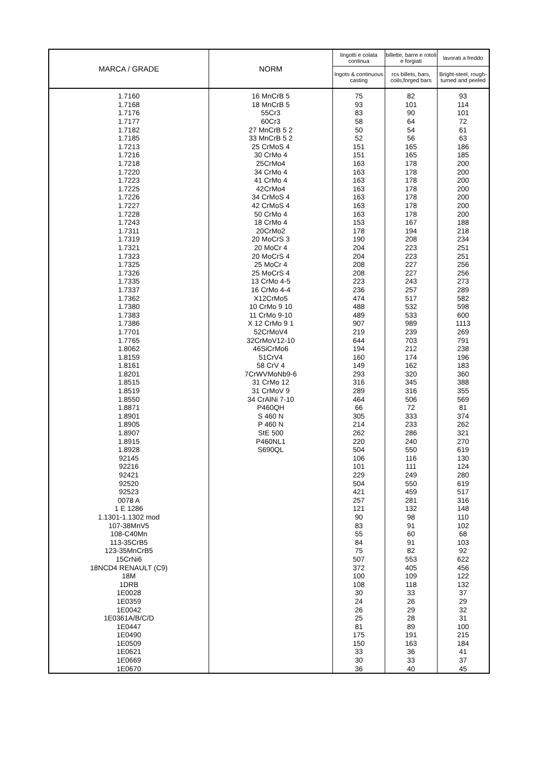| MARCA / GRADE | NORM | lingotti e colata continua | billette, barre e rotoli e forgiati | lavorati a freddo |
| --- | --- | --- | --- | --- |
| | | Ingots & continuous casting | rcs billets, bars, coils,forged bars | Bright-steel, rough-turned and peeled |
| 1.7160 | 16 MnCrB 5 | 75 | 82 | 93 |
| 1.7168 | 18 MnCrB 5 | 93 | 101 | 114 |
| 1.7176 | 55Cr3 | 83 | 90 | 101 |
| 1.7177 | 60Cr3 | 58 | 64 | 72 |
| 1.7182 | 27 MnCrB 5 2 | 50 | 54 | 61 |
| 1.7185 | 33 MnCrB 5 2 | 52 | 56 | 63 |
| 1.7213 | 25 CrMoS 4 | 151 | 165 | 186 |
| 1.7216 | 30 CrMo 4 | 151 | 165 | 185 |
| 1.7218 | 25CrMo4 | 163 | 178 | 200 |
| 1.7220 | 34 CrMo 4 | 163 | 178 | 200 |
| 1.7223 | 41 CrMo 4 | 163 | 178 | 200 |
| 1.7225 | 42CrMo4 | 163 | 178 | 200 |
| 1.7226 | 34 CrMoS 4 | 163 | 178 | 200 |
| 1.7227 | 42 CrMoS 4 | 163 | 178 | 200 |
| 1.7228 | 50 CrMo 4 | 163 | 178 | 200 |
| 1.7243 | 18 CrMo 4 | 153 | 167 | 188 |
| 1.7311 | 20CrMo2 | 178 | 194 | 218 |
| 1.7319 | 20 MoCrS 3 | 190 | 208 | 234 |
| 1.7321 | 20 MoCr 4 | 204 | 223 | 251 |
| 1.7323 | 20 MoCrS 4 | 204 | 223 | 251 |
| 1.7325 | 25 MoCr 4 | 208 | 227 | 256 |
| 1.7326 | 25 MoCrS 4 | 208 | 227 | 256 |
| 1.7335 | 13 CrMo 4-5 | 223 | 243 | 273 |
| 1.7337 | 16 CrMo 4-4 | 236 | 257 | 289 |
| 1.7362 | X12CrMo5 | 474 | 517 | 582 |
| 1.7380 | 10 CrMo 9 10 | 488 | 532 | 598 |
| 1.7383 | 11 CrMo 9-10 | 489 | 533 | 600 |
| 1.7386 | X 12 CrMo 9 1 | 907 | 989 | 1113 |
| 1.7701 | 52CrMoV4 | 219 | 239 | 269 |
| 1.7765 | 32CrMoV12-10 | 644 | 703 | 791 |
| 1.8062 | 46SiCrMo6 | 194 | 212 | 238 |
| 1.8159 | 51CrV4 | 160 | 174 | 196 |
| 1.8161 | 58 CrV 4 | 149 | 162 | 183 |
| 1.8201 | 7CrWVMoNb9-6 | 293 | 320 | 360 |
| 1.8515 | 31 CrMo 12 | 316 | 345 | 388 |
| 1.8519 | 31 CrMoV 9 | 289 | 316 | 355 |
| 1.8550 | 34 CrAlNi 7-10 | 464 | 506 | 569 |
| 1.8871 | P460QH | 66 | 72 | 81 |
| 1.8901 | S 460 N | 305 | 333 | 374 |
| 1.8905 | P 460 N | 214 | 233 | 262 |
| 1.8907 | StE 500 | 262 | 286 | 321 |
| 1.8915 | P460NL1 | 220 | 240 | 270 |
| 1.8928 | S690QL | 504 | 550 | 619 |
| 92145 | | 106 | 116 | 130 |
| 92216 | | 101 | 111 | 124 |
| 92421 | | 229 | 249 | 280 |
| 92520 | | 504 | 550 | 619 |
| 92523 | | 421 | 459 | 517 |
| 0078 A | | 257 | 281 | 316 |
| 1 E 1286 | | 121 | 132 | 148 |
| 1.1301-1.1302 mod | | 90 | 98 | 110 |
| 107-38MnV5 | | 83 | 91 | 102 |
| 108-C40Mn | | 55 | 60 | 68 |
| 113-35CrB5 | | 84 | 91 | 103 |
| 123-35MnCrB5 | | 75 | 82 | 92 |
| 15CrNi6 | | 507 | 553 | 622 |
| 18NCD4 RENAULT (C9) | | 372 | 405 | 456 |
| 18M | | 100 | 109 | 122 |
| 1DRB | | 108 | 118 | 132 |
| 1E0028 | | 30 | 33 | 37 |
| 1E0359 | | 24 | 26 | 29 |
| 1E0042 | | 26 | 29 | 32 |
| 1E0361A/B/C/D | | 25 | 28 | 31 |
| 1E0447 | | 81 | 89 | 100 |
| 1E0490 | | 175 | 191 | 215 |
| 1E0509 | | 150 | 163 | 184 |
| 1E0621 | | 33 | 36 | 41 |
| 1E0669 | | 30 | 33 | 37 |
| 1E0670 | | 36 | 40 | 45 |